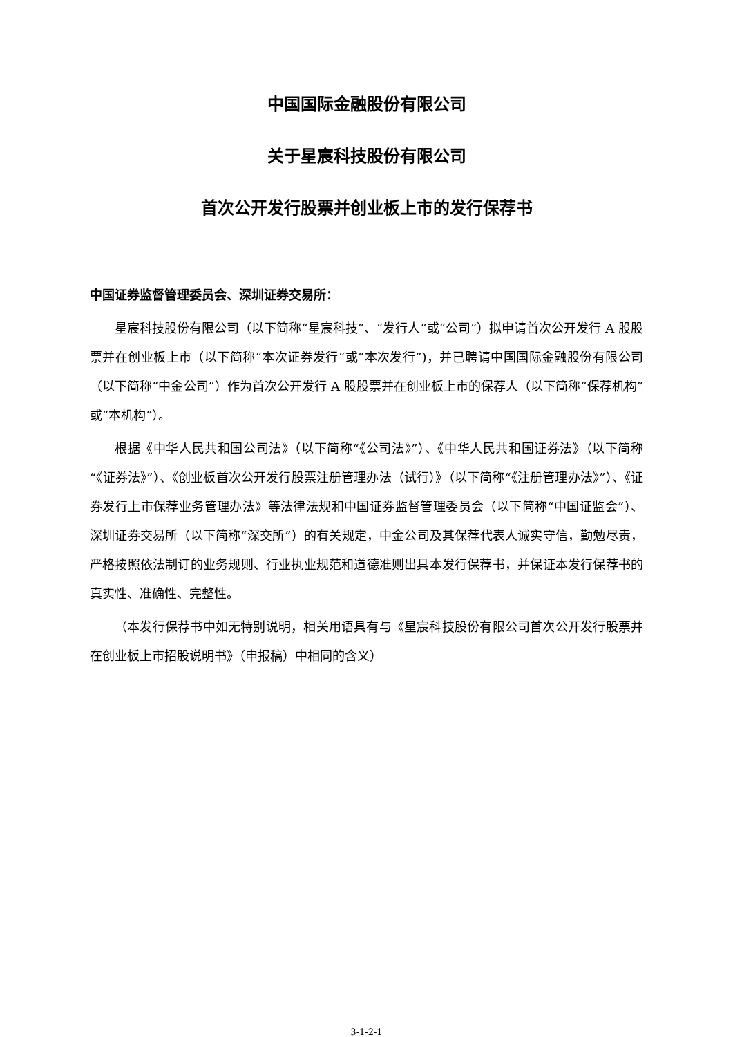中国国际金融股份有限公司
关于星宸科技股份有限公司
首次公开发行股票并创业板上市的发行保荐书
中国证券监督管理委员会、深圳证券交易所：
星宸科技股份有限公司（以下简称“星宸科技”、“发行人”或“公司”）拟申请首次公开发行 A 股股票并在创业板上市（以下简称“本次证券发行”或“本次发行”)，并已聘请中国国际金融股份有限公司（以下简称“中金公司”）作为首次公开发行 A 股股票并在创业板上市的保荐人（以下简称“保荐机构”或“本机构”）。
根据《中华人民共和国公司法》（以下简称“《公司法》”）、《中华人民共和国证券法》（以下简称“《证券法》”）、《创业板首次公开发行股票注册管理办法（试行）》（以下简称“《注册管理办法》”）、《证券发行上市保荐业务管理办法》等法律法规和中国证券监督管理委员会（以下简称“中国证监会”）、深圳证券交易所（以下简称“深交所”）的有关规定，中金公司及其保荐代表人诚实守信，勤勉尽责，严格按照依法制订的业务规则、行业执业规范和道德准则出具本发行保荐书，并保证本发行保荐书的真实性、准确性、完整性。
（本发行保荐书中如无特别说明，相关用语具有与《星宸科技股份有限公司首次公开发行股票并在创业板上市招股说明书》（申报稿）中相同的含义）
3-1-2-1